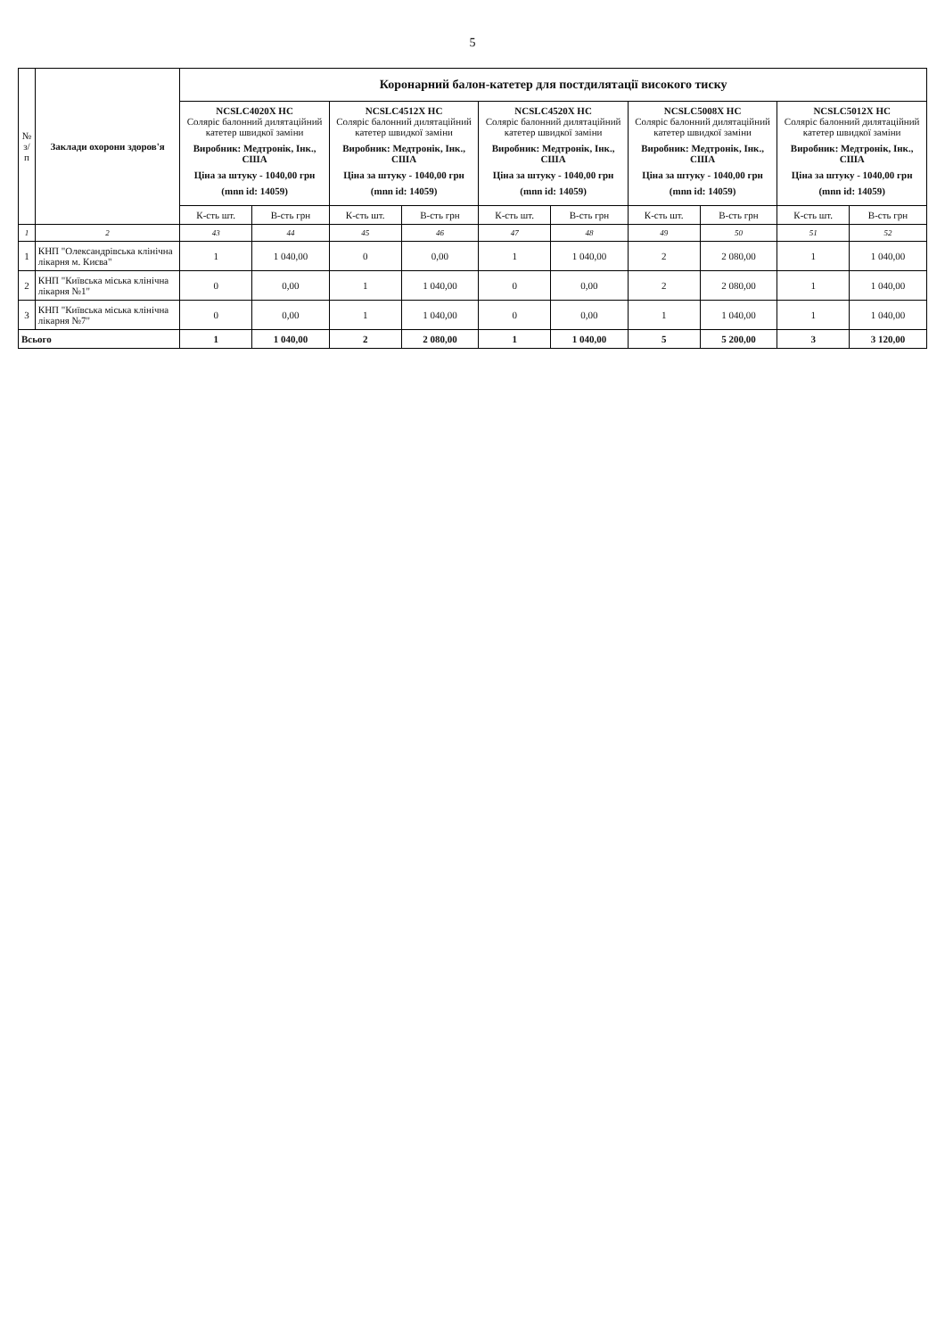5
| № з/п | Заклади охорони здоров'я | Коронарний балон-катетер для постдилятації високого тиску | | | | | | | | | |
| --- | --- | --- | --- | --- | --- | --- | --- | --- | --- | --- | --- |
| | | NCSLC4020X HC Соляріс балонний дилятаційний катетер швидкої заміни Виробник: Медтронік, Інк., США Ціна за штуку - 1040,00 грн (mnn id: 14059) | | NCSLC4512X HC Соляріс балонний дилятаційний катетер швидкої заміни Виробник: Медтронік, Інк., США Ціна за штуку - 1040,00 грн (mnn id: 14059) | | NCSLC4520X HC Соляріс балонний дилятаційний катетер швидкої заміни Виробник: Медтронік, Інк., США Ціна за штуку - 1040,00 грн (mnn id: 14059) | | NCSLC5008X HC Соляріс балонний дилятаційний катетер швидкої заміни Виробник: Медтронік, Інк., США Ціна за штуку - 1040,00 грн (mnn id: 14059) | | NCSLC5012X HC Соляріс балонний дилятаційний катетер швидкої заміни Виробник: Медтронік, Інк., США Ціна за штуку - 1040,00 грн (mnn id: 14059) | |
| | | К-сть шт. | В-сть грн | К-сть шт. | В-сть грн | К-сть шт. | В-сть грн | К-сть шт. | В-сть грн | К-сть шт. | В-сть грн |
| 1 | 2 | 43 | 44 | 45 | 46 | 47 | 48 | 49 | 50 | 51 | 52 |
| 1 | КНП "Олександрівська клінічна лікарня м. Києва" | 1 | 1 040,00 | 0 | 0,00 | 1 | 1 040,00 | 2 | 2 080,00 | 1 | 1 040,00 |
| 2 | КНП "Київська міська клінічна лікарня №1" | 0 | 0,00 | 1 | 1 040,00 | 0 | 0,00 | 2 | 2 080,00 | 1 | 1 040,00 |
| 3 | КНП "Київська міська клінічна лікарня №7" | 0 | 0,00 | 1 | 1 040,00 | 0 | 0,00 | 1 | 1 040,00 | 1 | 1 040,00 |
| Всього | | 1 | 1 040,00 | 2 | 2 080,00 | 1 | 1 040,00 | 5 | 5 200,00 | 3 | 3 120,00 |